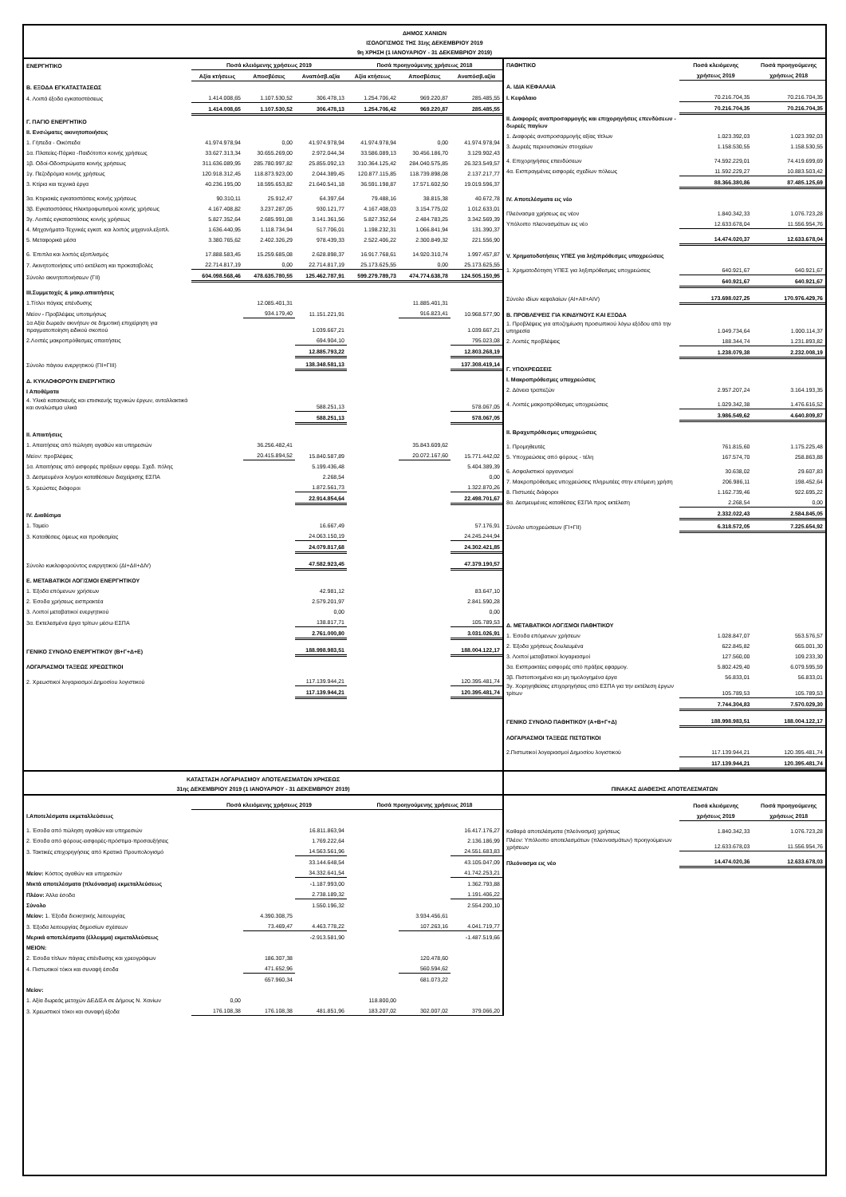ΔΗΜΟΣ ΧΑΝΙΩΝ
ΙΣΟΛΟΓΙΣΜΟΣ ΤΗΣ 31ης ΔΕΚΕΜΒΡΙΟΥ 2019
9η ΧΡΗΣΗ (1 ΙΑΝΟΥΑΡΙΟΥ - 31 ΔΕΚΕΜΒΡΙΟΥ 2019)
| ΕΝΕΡΓΗΤΙΚΟ | Ποσά κλειόμενης χρήσεως 2019 | | | Ποσά προηγούμενης χρήσεως 2018 | | |
| --- | --- | --- | --- | --- | --- | --- |
| | Αξία κτήσεως | Αποσβέσεις | Αναπόσβ.αξία | Αξία κτήσεως | Αποσβέσεις | Αναπόσβ.αξία |
| Β. ΕΞΟΔΑ ΕΓΚΑΤΑΣΤΑΣΕΩΣ | | | | | | |
| 4. Λοιπά έξοδα εγκαταστάσεως | 1.414.008,65 | 1.107.530,52 | 306.478,13 | 1.254.706,42 | 969.220,87 | 285.485,55 |
| | 1.414.008,65 | 1.107.530,52 | 306.478,13 | 1.254.706,42 | 969.220,87 | 285.485,55 |
| Γ. ΠΑΓΙΟ ΕΝΕΡΓΗΤΙΚΟ | | | | | | |
| ΙΙ. Ενσώματες ακινητοποιήσεις | | | | | | |
| 1. Γήπεδα - Οικόπεδα | 41.974.978,94 | 0,00 | 41.974.978,94 | 41.974.978,94 | 0,00 | 41.974.978,94 |
| 1α. Πλατείες-Πάρκα -Παιδότοποι κοινής χρήσεως | 33.627.313,34 | 30.655.269,00 | 2.972.044,34 | 33.586.089,13 | 30.456.186,70 | 3.129.902,43 |
| 1β. Οδοί-Οδοστρώματα κοινής χρήσεως | 311.636.089,95 | 285.780.997,82 | 25.855.092,13 | 310.364.125,42 | 284.040.575,85 | 26.323.549,57 |
| 1γ. Πεζοδρόμια κοινής χρήσεως | 120.918.312,45 | 118.873.923,00 | 2.044.389,45 | 120.877.115,85 | 118.739.898,08 | 2.137.217,77 |
| 3. Κτίρια και τεχνικά έργα | 40.236.195,00 | 18.595.653,82 | 21.640.541,18 | 36.591.198,87 | 17.571.602,50 | 19.019.596,37 |
| 3α. Κτιριακές εγκαταστάσεις κοινής χρήσεως | 90.310,11 | 25.912,47 | 64.397,64 | 79.488,16 | 38.815,38 | 40.672,78 |
| 3β. Εγκαταστάσεις Ηλεκτροφωτισμού κοινής χρήσεως | 4.167.408,82 | 3.237.287,05 | 930.121,77 | 4.167.408,03 | 3.154.775,02 | 1.012.633,01 |
| 3γ. Λοιπές εγκαταστάσεις κοινής χρήσεως | 5.827.352,64 | 2.685.991,08 | 3.141.361,56 | 5.827.352,64 | 2.484.783,25 | 3.342.569,39 |
| 4. Μηχανήματα-Τεχνικές εγκατ. και λοιπός μηχανολ.εξοπλ. | 1.636.440,95 | 1.118.734,94 | 517.706,01 | 1.198.232,31 | 1.066.841,94 | 131.390,37 |
| 5. Μεταφορικά μέσα | 3.380.765,62 | 2.402.326,29 | 978.439,33 | 2.522.406,22 | 2.300.849,32 | 221.556,90 |
| 6. Έπιπλα και λοιπός εξοπλισμός | 17.888.583,45 | 15.259.685,08 | 2.628.898,37 | 16.917.768,61 | 14.920.310,74 | 1.997.457,87 |
| 7. Ακινητοποιήσεις υπό εκτέλεση και προκαταβολές | 22.714.817,19 | 0,00 | 22.714.817,19 | 25.173.625,55 | 0,00 | 25.173.625,55 |
| Σύνολο ακινητοποιήσεων (ΓΙΙ) | 604.098.568,46 | 478.635.780,55 | 125.462.787,91 | 599.279.789,73 | 474.774.638,78 | 124.505.150,95 |
| ΙΙΙ.Συμμετοχές & μακρ.απαιτήσεις | | | | | | |
| 1.Τίτλοι πάγιας επένδυσης | | 12.085.401,31 | | | 11.885.401,31 | |
| Μείον - Προβλέψεις υποτιμήσως | | 934.179,40 | 11.151.221,91 | | 916.823,41 | 10.968.577,90 |
| 1α Αξία δωρεάν ακινήτων σε δημοτική επιχείρηση για πραγματοποίηση ειδικού σκοπού | | | 1.039.667,21 | | | 1.039.667,21 |
| 2.Λοιπές μακροπρόθεσμες απαιτήσεις | | | 694.904,10 | | | 795.023,08 |
| | | | 12.885.793,22 | | | 12.803.268,19 |
| Σύνολο πάγιου ενεργητικού (ΓΙΙ+ΓΙΙΙ) | | | 138.348.581,13 | | | 137.308.419,14 |
| Δ. ΚΥΚΛΟΦΟΡΟΥΝ ΕΝΕΡΓΗΤΙΚΟ | | | | | | |
| Ι Αποθέματα | | | | | | |
| 4. Υλικά κατασκευής και επισκευής τεχνικών έργων, ανταλλακτικά και αναλώσιμα υλικά | | | 588.251,13 | | | 578.067,05 |
| | | | 588.251,13 | | | 578.067,05 |
| ΙΙ. Απαιτήσεις | | | | | | |
| 1. Απαιτήσεις από πώληση αγαθών και υπηρεσιών | | 36.256.482,41 | | | 35.843.609,62 | |
| Μείον: προβλέψεις | | 20.415.894,52 | 15.840.587,89 | | 20.072.167,60 | 15.771.442,02 |
| 1α. Απαιτήσεις από εισφορές πράξεων εφαρμ. Σχεδ. πόλης | | | 5.199.436,48 | | | 5.404.389,39 |
| 3. Δεσμευμένοι λογ/μοι καταθέσεων διαχείρισης ΕΣΠΑ | | | 2.268,54 | | | 0,00 |
| 5. Χρεώστες διάφοροι | | | 1.872.561,73 | | | 1.322.870,26 |
| | | | 22.914.854,64 | | | 22.498.701,67 |
| IV. Διαθέσιμα | | | | | | |
| 1. Ταμείο | | | 16.667,49 | | | 57.176,91 |
| 3. Καταθέσεις όψεως και προθεσμίας | | | 24.063.150,19 | | | 24.245.244,94 |
| | | | 24.079.817,68 | | | 24.302.421,85 |
| Σύνολο κυκλοφορούντος ενεργητικού (ΔΙ+ΔΙΙ+ΔΙV) | | | 47.582.923,45 | | | 47.379.190,57 |
| Ε. ΜΕΤΑΒΑΤΙΚΟΙ ΛΟΓ/ΣΜΟΙ ΕΝΕΡΓΗΤΙΚΟΥ | | | | | | |
| 1. Έξοδα επόμενων χρήσεων | | | 42.981,12 | | | 83.647,10 |
| 2. Έσοδα χρήσεως εισπρακτέα | | | 2.579.201,97 | | | 2.841.590,28 |
| 3. Λοιποί μεταβατικοί ενεργητικού | | | 0,00 | | | 0,00 |
| 3α. Εκτελεσμένα έργα τρίτων μέσω ΕΣΠΑ | | | 138.817,71 | | | 105.789,53 |
| | | | 2.761.000,80 | | | 3.031.026,91 |
| ΓΕΝΙΚΟ ΣΥΝΟΛΟ ΕΝΕΡΓΗΤΙΚΟΥ (Β+Γ+Δ+Ε) | | | 188.998.983,51 | | | 188.004.122,17 |
| ΛΟΓΑΡΙΑΣΜΟΙ ΤΑΞΕΩΣ ΧΡΕΩΣΤΙΚΟΙ | | | | | | |
| 2. Χρεωστικοί λογαριασμοί Δημοσίου λογιστικού | | | 117.139.944,21 | | | 120.395.481,74 |
| | | | 117.139.944,21 | | | 120.395.481,74 |
| ΠΑΘΗΤΙΚΟ | Ποσά κλειόμενης | Ποσά προηγούμενης |
| --- | --- | --- |
| | χρήσεως 2019 | χρήσεως 2018 |
| Α. ΙΔΙΑ ΚΕΦΑΛΑΙΑ | | |
| Ι. Κεφάλαιο | 70.216.704,35 | 70.216.704,35 |
| | 70.216.704,35 | 70.216.704,35 |
| ΙΙ. Διαφορές αναπροσαρμογής και επιχορηγήσεις επενδύσεων - δωρεές παγίων | | |
| 1. Διαφορές αναπροσαρμογής αξίας τίτλων | 1.023.392,03 | 1.023.392,03 |
| 3. Δωρεές περιουσιακών στοιχείων | 1.158.530,55 | 1.158.530,55 |
| 4. Επιχορηγήσεις επενδύσεων | 74.592.229,01 | 74.419.699,69 |
| 4α. Εισπραγμένες εισφορές σχεδίων πόλεως | 11.592.229,27 | 10.883.503,42 |
| | 88.366.380,86 | 87.485.125,69 |
| ΙV. Αποτελέσματα εις νέο | | |
| Πλεόνασμα χρήσεως εις νέον | 1.840.342,33 | 1.076.723,28 |
| Υπόλοιπο πλεονασμάτων εις νέο | 12.633.678,04 | 11.556.954,76 |
| | 14.474.020,37 | 12.633.678,04 |
| V. Χρηματοδοτήσεις ΥΠΕΣ για ληξιπρόθεσμες υποχρεώσεις | | |
| 1. Χρηματοδότηση ΥΠΕΣ για ληξιπρόθεσμες υποχρεώσεις | 640.921,67 | 640.921,67 |
| | 640.921,67 | 640.921,67 |
| Σύνολο ιδίων κεφαλαίων (ΑΙ+ΑΙΙ+ΑΙV) | 173.698.027,25 | 170.976.429,76 |
| Β. ΠΡΟΒΛΕΨΕΙΣ ΓΙΑ ΚΙΝΔΥΝΟΥΣ ΚΑΙ ΕΞΟΔΑ | | |
| 1. Προβλέψεις για αποζημίωση προσωπικού λόγω εξόδου από την υπηρεσία | 1.049.734,64 | 1.000.114,37 |
| 2. Λοιπές προβλέψεις | 188.344,74 | 1.231.893,82 |
| | 1.238.079,38 | 2.232.008,19 |
| Γ. ΥΠΟΧΡΕΩΣΕΙΣ | | |
| Ι. Μακροπρόθεσμες υποχρεώσεις | | |
| 2. Δάνεια τραπεζών | 2.957.207,24 | 3.164.193,35 |
| 4. Λοιπές μακροπρόθεσμες υποχρεώσεις | 1.029.342,38 | 1.476.616,52 |
| | 3.986.549,62 | 4.640.809,87 |
| ΙΙ. Βραχυπρόθεσμες υποχρεώσεις | | |
| 1. Προμηθευτές | 761.815,60 | 1.175.225,48 |
| 5. Υποχρεώσεις από φόρους - τέλη | 167.574,70 | 258.863,88 |
| 6. Ασφαλιστικοί οργανισμοί | 30.638,02 | 29.607,83 |
| 7. Μακροπρόθεσμες υποχρεώσεις πληρωτέες στην επόμενη χρήση | 206.986,11 | 198.452,64 |
| 8. Πιστωτές διάφοροι | 1.162.739,46 | 922.695,22 |
| 8α. Δεσμευμένες καταθέσεις ΕΣΠΑ προς εκτέλεση | 2.268,54 | 0,00 |
| | 2.332.022,43 | 2.584.845,05 |
| Σύνολο υποχρεώσεων (ΓΙ+ΓΙΙ) | 6.318.572,05 | 7.225.654,92 |
| Δ. ΜΕΤΑΒΑΤΙΚΟΙ ΛΟΓ/ΣΜΟΙ ΠΑΘΗΤΙΚΟΥ | | |
| 1. Έσοδα επόμενων χρήσεων | 1.028.847,07 | 553.576,57 |
| 2. Έξοδα χρήσεως δουλευμένα | 622.845,82 | 665.001,30 |
| 3. Λοιποί μεταβατικοί λογαριασμοί | 127.560,00 | 109.233,30 |
| 3α. Εισπρακτέες εισφορές από πράξεις εφαρμογ. | 5.802.429,40 | 6.079.595,59 |
| 3β. Πιστοποιημένα και μη τιμολογημένα έργα | 56.833,01 | 56.833,01 |
| 3γ. Χορηγηθείσες επιχορηγήσεις από ΕΣΠΑ για την εκτέλεση έργων τρίτων | 105.789,53 | 105.789,53 |
| | 7.744.304,83 | 7.570.029,30 |
| ΓΕΝΙΚΟ ΣΥΝΟΛΟ ΠΑΘΗΤΙΚΟΥ (Α+Β+Γ+Δ) | 188.998.983,51 | 188.004.122,17 |
| ΛΟΓΑΡΙΑΣΜΟΙ ΤΑΞΕΩΣ ΠΙΣΤΩΤΙΚΟΙ | | |
| 2.Πιστωτικοί λογαριασμοί Δημοσίου λογιστικού | 117.139.944,21 | 120.395.481,74 |
| | 117.139.944,21 | 120.395.481,74 |
ΚΑΤΑΣΤΑΣΗ ΛΟΓΑΡΙΑΣΜΟΥ ΑΠΟΤΕΛΕΣΜΑΤΩΝ ΧΡΗΣΕΩΣ
31ης ΔΕΚΕΜΒΡΙΟΥ 2019 (1 ΙΑΝΟΥΑΡΙΟΥ - 31 ΔΕΚΕΜΒΡΙΟΥ 2019)
| | Ποσά κλειόμενης χρήσεως 2019 | | | Ποσά προηγούμενης χρήσεως 2018 | | |
| Ι.Αποτελέσματα εκμεταλλεύσεως | | | | | | |
| 1. Έσοδα από πώληση αγαθών και υπηρεσιών | | | 16.811.863,94 | | | 16.417.176,27 |
| 2. Έσοδα από φόρους-εισφορές-πρόστιμα-προσαυξήσεις | | | 1.769.222,64 | | | 2.136.186,99 |
| 3. Τακτικές επιχορηγήσεις από Κρατικό Προυπολογισμό | | | 14.563.561,96 | | | 24.551.683,83 |
| | | | 33.144.648,54 | | | 43.105.047,09 |
| Μείον: Κόστος αγαθών και υπηρεσιών | | | 34.332.641,54 | | | 41.742.253,21 |
| Μικτά αποτελέσματα (πλεόνασμα) εκμεταλλεύσεως | | | -1.187.993,00 | | | 1.362.793,88 |
| Πλέον: Άλλα έσοδα | | | 2.738.189,32 | | | 1.191.406,22 |
| Σύνολο | | | 1.550.196,32 | | | 2.554.200,10 |
| Μείον: 1. Έξοδα διοικητικής λειτουργίας | | 4.390.308,75 | | | 3.934.456,61 | |
| 3. Έξοδα λειτουργίας δημοσίων σχέσεων | | 73.469,47 | 4.463.778,22 | | 107.263,16 | 4.041.719,77 |
| Μερικά αποτελέσματα (έλλειμμα) εκμεταλλεύσεως | | | -2.913.581,90 | | | -1.487.519,66 |
| ΜΕΙΟΝ: | | | | | | |
| 2. Έσοδα τίτλων πάγιας επένδυσης και χρεογράφων | | 186.307,38 | | | 120.478,60 | |
| 4. Πιστωτικοί τόκοι και συναφή έσοδα | | 471.652,96 | | | 560.594,62 | |
| | | 657.960,34 | | | 681.073,22 | |
| Μείον: | | | | | | |
| 1. Αξία δωρεάς μετοχών ΔΕΔΙΣΑ σε Δήμους Ν. Χανίων | 0,00 | | | 118.800,00 | | |
| 3. Χρεωστικοί τόκοι και συναφή έξοδα | 176.108,38 | 176.108,38 | 481.851,96 | 183.207,02 | 302.007,02 | 379.066,20 |
ΠΙΝΑΚΑΣ ΔΙΑΘΕΣΗΣ ΑΠΟΤΕΛΕΣΜΑΤΩΝ
| | Ποσά κλειόμενης | Ποσά προηγούμενης |
| | χρήσεως 2019 | χρήσεως 2018 |
| Καθαρά αποτελέσματα (πλεόνασμα) χρήσεως | 1.840.342,33 | 1.076.723,28 |
| Πλέον: Υπόλοιπο αποτελεσμάτων (πλεονασμάτων) προηγούμενων χρήσεων | 12.633.678,03 | 11.556.954,76 |
| Πλεόνασμα εις νέο | 14.474.020,36 | 12.633.678,03 |